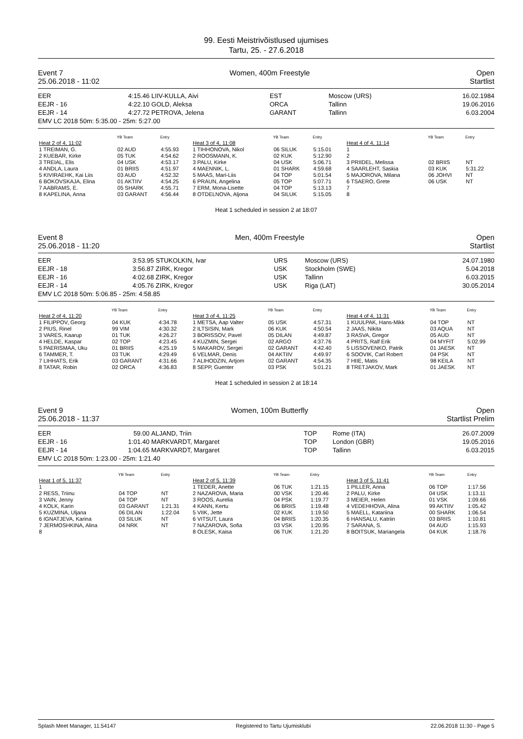99. Eesti Meistrivõistlused ujumises
Tartu, 25. - 27.6.2018
Event 7 Women, 400m Freestyle Open
25.06.2018 - 11:02 Startlist
| EER | 4:15.46 | LIIV-KULLA, Aivi | EST | Moscow (URS) | 16.02.1984 |
| EEJR - 16 | 4:22.10 | GOLD, Aleksa | ORCA | Tallinn | 19.06.2016 |
| EEJR - 14 | 4:27.72 | PETROVA, Jelena | GARANT | Tallinn | 6.03.2004 |
| EMV LC 2018 50m: 5:35.00 - 25m: 5:27.00 | | | | | |
| | YB Team | Entry |
| --- | --- | --- |
| Heat 2 of 4, 11:02 | | |
| 1 TREIMAN, G. | 02 AUD | 4:55.93 |
| 2 KUEBAR, Kirke | 05 TUK | 4:54.62 |
| 3 TREIAL, Elis | 04 USK | 4:53.17 |
| 4 ANDLA, Laura | 01 BRIIS | 4:51.97 |
| 5 KIVIRAEHK, Kai Liis | 03 AUD | 4:52.32 |
| 6 BOKOVSKAJA, Elina | 01 AKTIIV | 4:54.25 |
| 7 AABRAMS, E. | 05 SHARK | 4:55.71 |
| 8 KAPELINA, Anna | 03 GARANT | 4:56.44 |
| | YB Team | Entry |
| --- | --- | --- |
| Heat 3 of 4, 11:08 | | |
| 1 TIHHONOVA, Nikol | 06 SILUK | 5:15.01 |
| 2 ROOSMANN, K. | 02 KUK | 5:12.90 |
| 3 PALU, Kirke | 04 USK | 5:06.71 |
| 4 MAENNIK, L. | 01 SHARK | 4:59.68 |
| 5 MAAS, Mari-Liis | 04 TOP | 5:01.54 |
| 6 PRAUN, Angelina | 05 TOP | 5:07.71 |
| 7 ERM, Mona-Lisette | 04 TOP | 5:13.13 |
| 8 OTDELNOVA, Aljona | 04 SILUK | 5:15.05 |
| | YB Team | Entry |
| --- | --- | --- |
| Heat 4 of 4, 11:14 | | |
| 1 | | |
| 2 | | |
| 3 PRIIDEL, Melissa | 02 BRIIS | NT |
| 4 SAARLEHT, Saskia | 03 KUK | 5:31.22 |
| 5 MAJOROVA, Milana | 06 JOHVI | NT |
| 6 TSAERO, Grete | 06 USK | NT |
| 7 | | |
| 8 | | |
Heat 1 scheduled in session 2 at 18:07
Event 8 Men, 400m Freestyle Open
25.06.2018 - 11:20 Startlist
| EER | 3:53.95 | STUKOLKIN, Ivar | URS | Moscow (URS) | 24.07.1980 |
| EEJR - 18 | 3:56.87 | ZIRK, Kregor | USK | Stockholm (SWE) | 5.04.2018 |
| EEJR - 16 | 4:02.68 | ZIRK, Kregor | USK | Tallinn | 6.03.2015 |
| EEJR - 14 | 4:05.76 | ZIRK, Kregor | USK | Riga (LAT) | 30.05.2014 |
| EMV LC 2018 50m: 5:06.85 - 25m: 4:58.85 | | | | | |
| | YB Team | Entry |
| --- | --- | --- |
| Heat 2 of 4, 11:20 | | |
| 1 FILIPPOV, Georg | 04 KUK | 4:34.78 |
| 2 PIUS, Rinel | 99 VIM | 4:30.32 |
| 3 VARES, Kaarup | 01 TUK | 4:26.27 |
| 4 HELDE, Kaspar | 02 TOP | 4:23.45 |
| 5 PAERISMAA, Uku | 01 BRIIS | 4:25.19 |
| 6 TAMMER, T. | 03 TUK | 4:29.49 |
| 7 LIHHATS, Erik | 03 GARANT | 4:31.66 |
| 8 TATAR, Robin | 02 ORCA | 4:36.83 |
| | YB Team | Entry |
| --- | --- | --- |
| Heat 3 of 4, 11:25 | | |
| 1 METSA, Aap Valter | 05 USK | 4:57.31 |
| 2 ILTSISIN, Mark | 06 KUK | 4:50.54 |
| 3 BORISSOV, Pavel | 05 DILAN | 4:49.87 |
| 4 KUZMIN, Sergei | 02 ARGO | 4:37.76 |
| 5 MAKAROV, Sergei | 02 GARANT | 4:42.40 |
| 6 VELMAR, Denis | 04 AKTIIV | 4:49.97 |
| 7 ALIHODZIN, Artjom | 02 GARANT | 4:54.35 |
| 8 SEPP, Guenter | 03 PSK | 5:01.21 |
| | YB Team | Entry |
| --- | --- | --- |
| Heat 4 of 4, 11:31 | | |
| 1 KUULPAK, Hans-Mikk | 04 TOP | NT |
| 2 JAAS, Nikita | 03 AQUA | NT |
| 3 RASVA, Gregor | 05 AUD | NT |
| 4 PRITS, Ralf Erik | 04 MYFIT | 5:02.99 |
| 5 LISSOVENKO, Patrik | 01 JAESK | NT |
| 6 SOOVIK, Carl Robert | 04 PSK | NT |
| 7 HIIE, Matis | 98 KEILA | NT |
| 8 TRETJAKOV, Mark | 01 JAESK | NT |
Heat 1 scheduled in session 2 at 18:14
Event 9 Women, 100m Butterfly Open
25.06.2018 - 11:37 Startlist Prelim
| EER | 59.00 | ALJAND, Triin | TOP | Rome (ITA) | 26.07.2009 |
| EEJR - 16 | 1:01.40 | MARKVARDT, Margaret | TOP | London (GBR) | 19.05.2016 |
| EEJR - 14 | 1:04.65 | MARKVARDT, Margaret | TOP | Tallinn | 6.03.2015 |
| EMV LC 2018 50m: 1:23.00 - 25m: 1:21.40 | | | | | |
| | YB Team | Entry |
| --- | --- | --- |
| Heat 1 of 5, 11:37 | | |
| 1 | | |
| 2 RESS, Triinu | 04 TOP | NT |
| 3 VAIN, Jenny | 04 TOP | NT |
| 4 KOLK, Karin | 03 GARANT | 1:21.31 |
| 5 KUZMINA, Uljana | 06 DILAN | 1:22.04 |
| 6 IGNATJEVA, Karina | 03 SILUK | NT |
| 7 JERMOSHKINA, Alina | 04 NRK | NT |
| 8 | | |
| | YB Team | Entry |
| --- | --- | --- |
| Heat 2 of 5, 11:39 | | |
| 1 TEDER, Anette | 06 TUK | 1:21.15 |
| 2 NAZAROVA, Maria | 00 VSK | 1:20.46 |
| 3 ROOS, Aurelia | 04 PSK | 1:19.77 |
| 4 KANN, Kertu | 06 BRIIS | 1:19.48 |
| 5 VIIK, Jette | 02 KUK | 1:19.50 |
| 6 VITSUT, Laura | 04 BRIIS | 1:20.35 |
| 7 NAZAROVA, Sofia | 03 VSK | 1:20.95 |
| 8 OLESK, Kaisa | 06 TUK | 1:21.20 |
| | YB Team | Entry |
| --- | --- | --- |
| Heat 3 of 5, 11:41 | | |
| 1 PILLER, Anna | 06 TOP | 1:17.56 |
| 2 PALU, Kirke | 04 USK | 1:13.11 |
| 3 MEIER, Helen | 01 VSK | 1:09.66 |
| 4 VEDEHHOVA, Alina | 99 AKTIIV | 1:05.42 |
| 5 MAELL, Katariina | 00 SHARK | 1:06.54 |
| 6 HANSALU, Katriin | 03 BRIIS | 1:10.81 |
| 7 SARANA, S. | 04 AUD | 1:15.93 |
| 8 BOITSUK, Mariangela | 04 KUK | 1:18.76 |
Splash Meet Manager, 11.54147 Registered to Tartu Ujumisklubi 22.06.2018 11:30 - Page 5